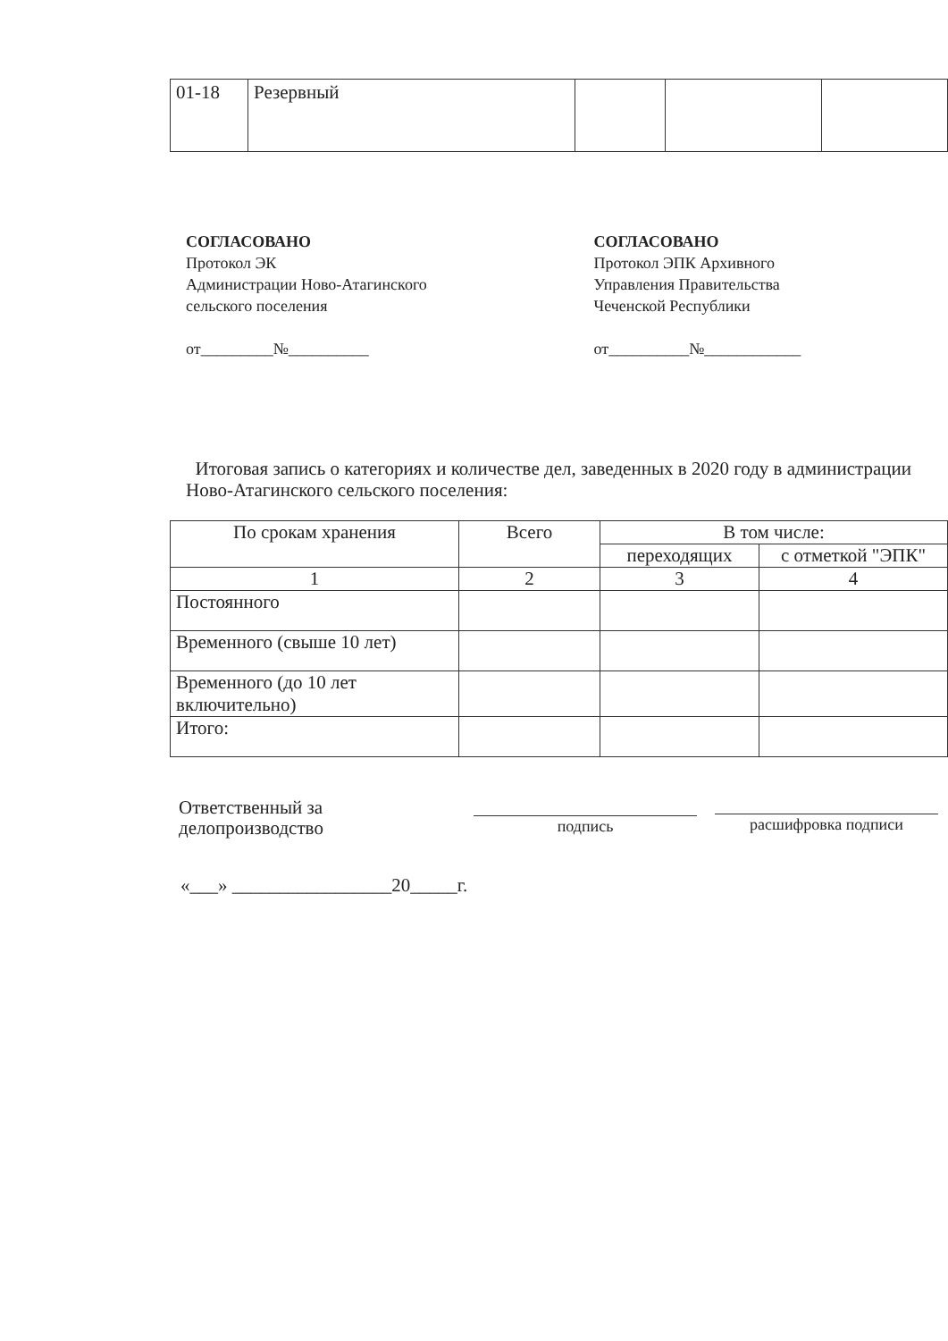| 01-18 | Резервный | | | |
СОГЛАСОВАНО
Протокол ЭК
Администрации Ново-Атагинского
сельского поселения
от_________№__________
СОГЛАСОВАНО
Протокол ЭПК Архивного
Управления Правительства
Чеченской Республики
от__________№____________
Итоговая запись о категориях и количестве дел, заведенных в 2020 году в администрации Ново-Атагинского сельского поселения:
| По срокам хранения | Всего | В том числе: | |
| --- | --- | --- | --- |
| | | переходящих | с отметкой "ЭПК" |
| 1 | 2 | 3 | 4 |
| Постоянного | | | |
| Временного (свыше 10 лет) | | | |
| Временного (до 10 лет включительно) | | | |
| Итого: | | | |
Ответственный за
делопроизводство
подпись расшифровка подписи
«___» _________________20_____г.